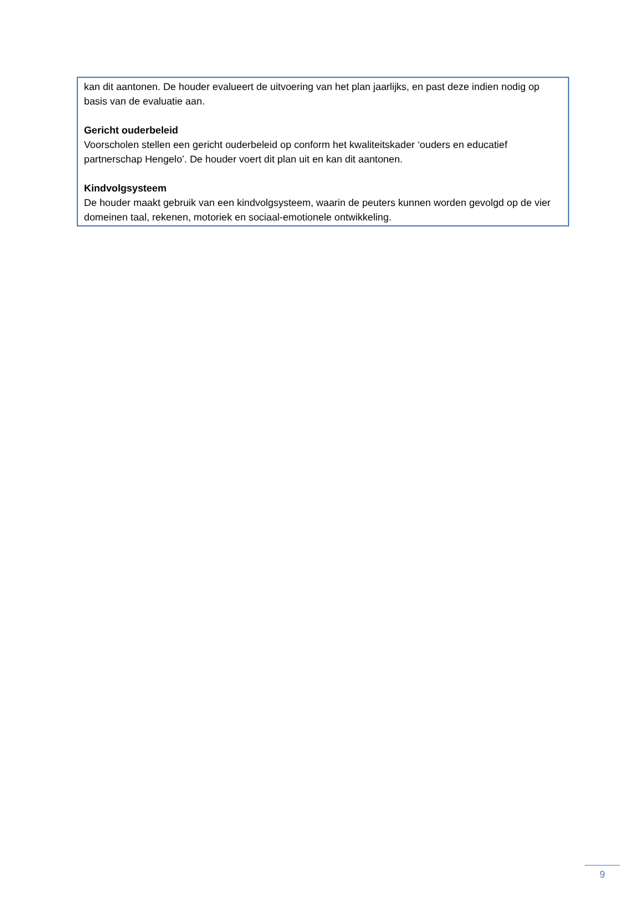kan dit aantonen. De houder evalueert de uitvoering van het plan jaarlijks, en past deze indien nodig op basis van de evaluatie aan.
Gericht ouderbeleid
Voorscholen stellen een gericht ouderbeleid op conform het kwaliteitskader ‘ouders en educatief partnerschap Hengelo’. De houder voert dit plan uit en kan dit aantonen.
Kindvolgsysteem
De houder maakt gebruik van een kindvolgsysteem, waarin de peuters kunnen worden gevolgd op de vier domeinen taal, rekenen, motoriek en sociaal-emotionele ontwikkeling.
9